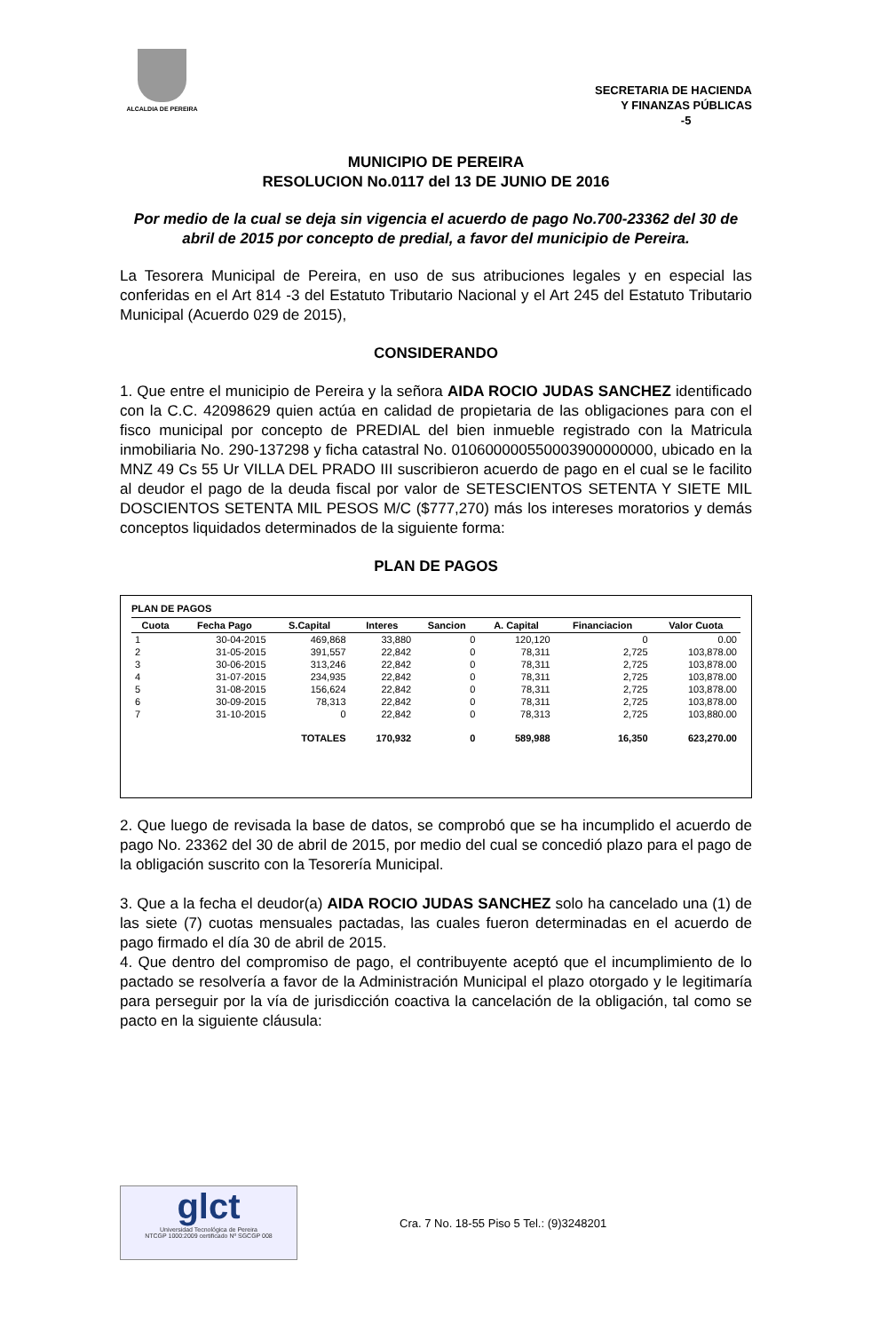ALCALDIA DE PEREIRA
SECRETARIA DE HACIENDA
Y FINANZAS PÚBLICAS
-5
MUNICIPIO DE PEREIRA
RESOLUCION No.0117 del 13 DE JUNIO DE 2016
Por medio de la cual se deja sin vigencia el acuerdo de pago No.700-23362 del 30 de abril de 2015 por concepto de predial, a favor del municipio de Pereira.
La Tesorera Municipal de Pereira, en uso de sus atribuciones legales y en especial las conferidas en el Art 814 -3 del Estatuto Tributario Nacional y el Art 245 del Estatuto Tributario Municipal (Acuerdo 029 de 2015),
CONSIDERANDO
1. Que entre el municipio de Pereira y la señora AIDA ROCIO JUDAS SANCHEZ identificado con la C.C. 42098629 quien actúa en calidad de propietaria de las obligaciones para con el fisco municipal por concepto de PREDIAL del bien inmueble registrado con la Matricula inmobiliaria No. 290-137298 y ficha catastral No. 010600000550003900000000, ubicado en la MNZ 49 Cs 55 Ur VILLA DEL PRADO III suscribieron acuerdo de pago en el cual se le facilito al deudor el pago de la deuda fiscal por valor de SETESCIENTOS SETENTA Y SIETE MIL DOSCIENTOS SETENTA MIL PESOS M/C ($777,270) más los intereses moratorios y demás conceptos liquidados determinados de la siguiente forma:
PLAN DE PAGOS
PLAN DE PAGOS
| Cuota | Fecha Pago | S.Capital | Interes | Sancion | A. Capital | Financiacion | Valor Cuota |
| --- | --- | --- | --- | --- | --- | --- | --- |
| 1 | 30-04-2015 | 469,868 | 33,880 | 0 | 120,120 | 0 | 0.00 |
| 2 | 31-05-2015 | 391,557 | 22,842 | 0 | 78,311 | 2,725 | 103,878.00 |
| 3 | 30-06-2015 | 313,246 | 22,842 | 0 | 78,311 | 2,725 | 103,878.00 |
| 4 | 31-07-2015 | 234,935 | 22,842 | 0 | 78,311 | 2,725 | 103,878.00 |
| 5 | 31-08-2015 | 156,624 | 22,842 | 0 | 78,311 | 2,725 | 103,878.00 |
| 6 | 30-09-2015 | 78,313 | 22,842 | 0 | 78,311 | 2,725 | 103,878.00 |
| 7 | 31-10-2015 | 0 | 22,842 | 0 | 78,313 | 2,725 | 103,880.00 |
| | | TOTALES | 170,932 | 0 | 589,988 | 16,350 | 623,270.00 |
2. Que luego de revisada la base de datos, se comprobó que se ha incumplido el acuerdo de pago No. 23362 del 30 de abril de 2015, por medio del cual se concedió plazo para el pago de la obligación suscrito con la Tesorería Municipal.
3. Que a la fecha el deudor(a) AIDA ROCIO JUDAS SANCHEZ solo ha cancelado una (1) de las siete (7) cuotas mensuales pactadas, las cuales fueron determinadas en el acuerdo de pago firmado el día 30 de abril de 2015.
4. Que dentro del compromiso de pago, el contribuyente aceptó que el incumplimiento de lo pactado se resolvería a favor de la Administración Municipal el plazo otorgado y le legitimaría para perseguir por la vía de jurisdicción coactiva la cancelación de la obligación, tal como se pacto en la siguiente cláusula:
glct
Universidad Tecnológica de Pereira
NTCGP 1000:2009 certificado Nº SGCGP 008
Cra. 7 No. 18-55 Piso 5 Tel.: (9)3248201